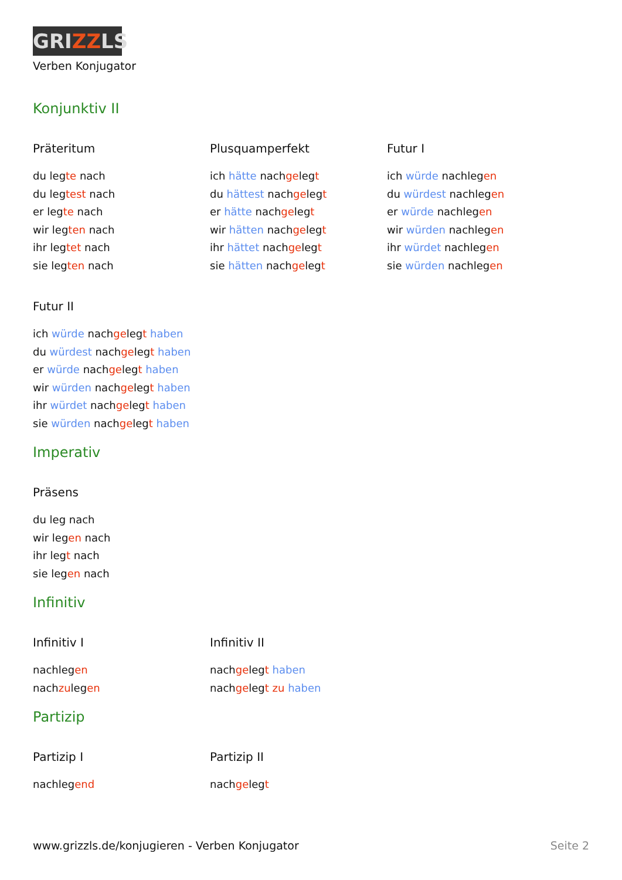GRIZZLS
Verben Konjugator
Konjunktiv II
Präteritum
du legte nach
du legtest nach
er legte nach
wir legten nach
ihr legtet nach
sie legten nach
Plusquamperfekt
ich hätte nachgelegt
du hättest nachgelegt
er hätte nachgelegt
wir hätten nachgelegt
ihr hättet nachgelegt
sie hätten nachgelegt
Futur I
ich würde nachlegen
du würdest nachlegen
er würde nachlegen
wir würden nachlegen
ihr würdet nachlegen
sie würden nachlegen
Futur II
ich würde nachgelegt haben
du würdest nachgelegt haben
er würde nachgelegt haben
wir würden nachgelegt haben
ihr würdet nachgelegt haben
sie würden nachgelegt haben
Imperativ
Präsens
du leg nach
wir legen nach
ihr legt nach
sie legen nach
Infinitiv
Infinitiv I
nachlegen
nachzulegen
Infinitiv II
nachgelegt haben
nachgelegt zu haben
Partizip
Partizip I
nachlegend
Partizip II
nachgelegt
www.grizzls.de/konjugieren - Verben Konjugator Seite 2